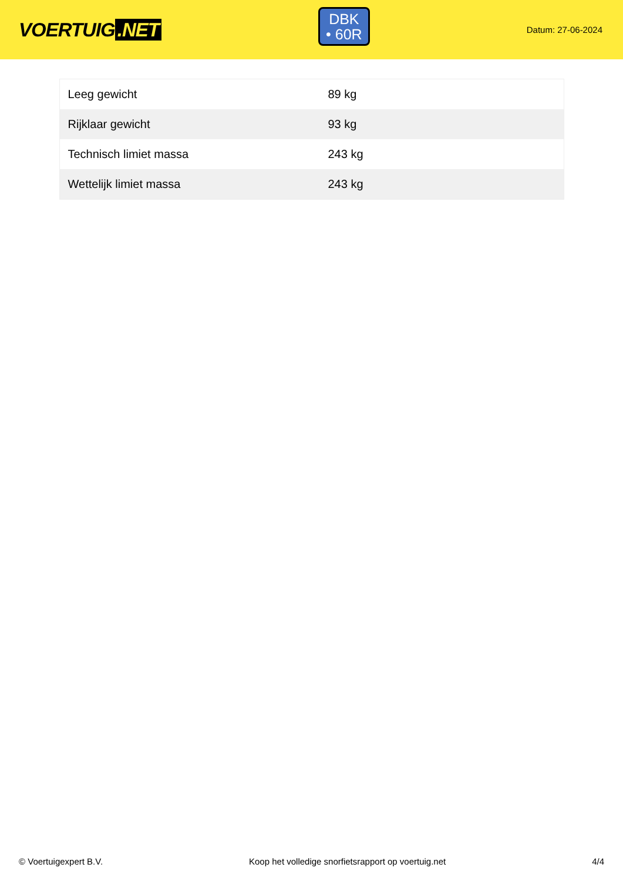VOERTUIG.NET
DBK
• 60R
Datum: 27-06-2024
| Leeg gewicht | 89 kg |
| Rijklaar gewicht | 93 kg |
| Technisch limiet massa | 243 kg |
| Wettelijk limiet massa | 243 kg |
© Voertuigexpert B.V. Koop het volledige snorfietsrapport op voertuig.net 4/4